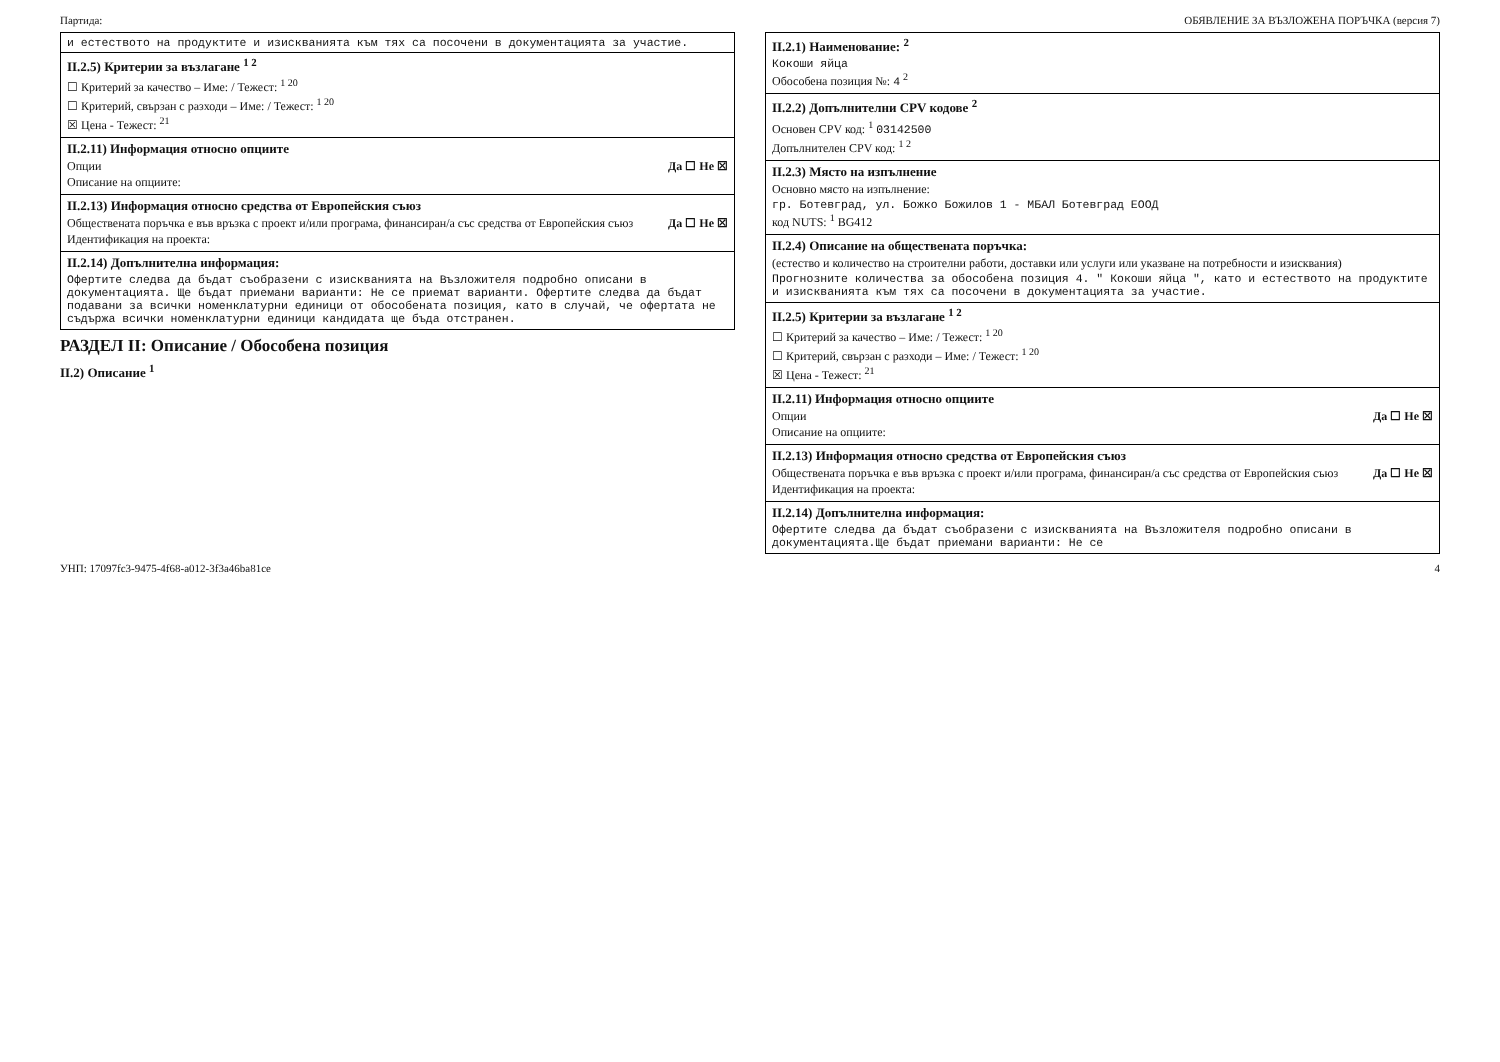Партида: ОБЯВЛЕНИЕ ЗА ВЪЗЛОЖЕНА ПОРЪЧКА (версия 7)
и естеството на продуктите и изискванията към тях са посочени в документацията за участие.
II.2.5) Критерии за възлагане <sup>1 2</sup>
☐ Критерий за качество – Име: / Тежест: <sup>1 20</sup>
☐ Критерий, свързан с разходи – Име: / Тежест: <sup>1 20</sup>
☒ Цена - Тежест: <sup>21</sup>
II.2.11) Информация относно опциите
Опции Да ☐ Не ☒
Описание на опциите:
II.2.13) Информация относно средства от Европейския съюз
Обществената поръчка е във връзка с проект и/или програма, финансиран/а със средства от Европейския съюз Да ☐ Не ☒
Идентификация на проекта:
II.2.14) Допълнителна информация:
Офертите следва да бъдат съобразени с изискванията на Възложителя подробно описани в документацията. Ще бъдат приемани варианти: Не се приемат варианти. Офертите следва да бъдат подавани за всички номенклатурни единици от обособената позиция, като в случай, че офертата не съдържа всички номенклатурни единици кандидата ще бъда отстранен.
РАЗДЕЛ II: Описание / Обособена позиция
II.2) Описание <sup>1</sup>
II.2.1) Наименование: <sup>2</sup>
Кокоши яйца
Обособена позиция №: 4 <sup>2</sup>
II.2.2) Допълнителни CPV кодове <sup>2</sup>
Основен CPV код: <sup>1</sup> 03142500
Допълнителен CPV код: <sup>1 2</sup>
II.2.3) Място на изпълнение
Основно място на изпълнение:
гр. Ботевград, ул. Божко Божилов 1 - МБАЛ Ботевград ЕООД
код NUTS: <sup>1</sup> BG412
II.2.4) Описание на обществената поръчка:
(естество и количество на строителни работи, доставки или услуги или указване на потребности и изисквания)
Прогнозните количества за обособена позиция 4. " Кокоши яйца ", като и естеството на продуктите и изискванията към тях са посочени в документацията за участие.
II.2.5) Критерии за възлагане <sup>1 2</sup>
☐ Критерий за качество – Име: / Тежест: <sup>1 20</sup>
☐ Критерий, свързан с разходи – Име: / Тежест: <sup>1 20</sup>
☒ Цена - Тежест: <sup>21</sup>
II.2.11) Информация относно опциите
Опции Да ☐ Не ☒
Описание на опциите:
II.2.13) Информация относно средства от Европейския съюз
Обществената поръчка е във връзка с проект и/или програма, финансиран/а със средства от Европейския съюз Да ☐ Не ☒
Идентификация на проекта:
II.2.14) Допълнителна информация:
Офертите следва да бъдат съобразени с изискванията на Възложителя подробно описани в документацията.Ще бъдат приемани варианти: Не се
УНП: 17097fc3-9475-4f68-a012-3f3a46ba81ce 4